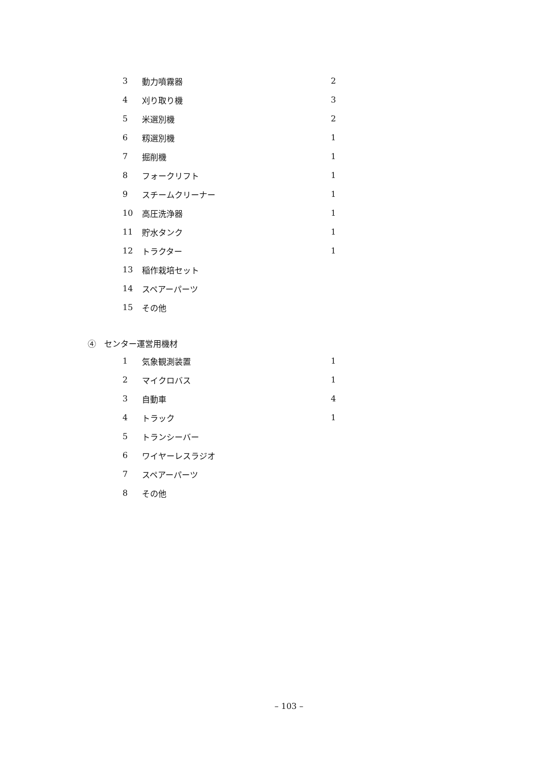| 3 | 動力噴霧器 | 2 |
| 4 | 刈り取り機 | 3 |
| 5 | 米選別機 | 2 |
| 6 | 籾選別機 | 1 |
| 7 | 掘削機 | 1 |
| 8 | フォークリフト | 1 |
| 9 | スチームクリーナー | 1 |
| 10 | 高圧洗浄器 | 1 |
| 11 | 貯水タンク | 1 |
| 12 | トラクター | 1 |
| 13 | 稲作栽培セット | |
| 14 | スペアーパーツ | |
| 15 | その他 | |
④　センター運営用機材
| 1 | 気象観測装置 | 1 |
| 2 | マイクロバス | 1 |
| 3 | 自動車 | 4 |
| 4 | トラック | 1 |
| 5 | トランシーバー | |
| 6 | ワイヤーレスラジオ | |
| 7 | スペアーパーツ | |
| 8 | その他 | |
– 103 –